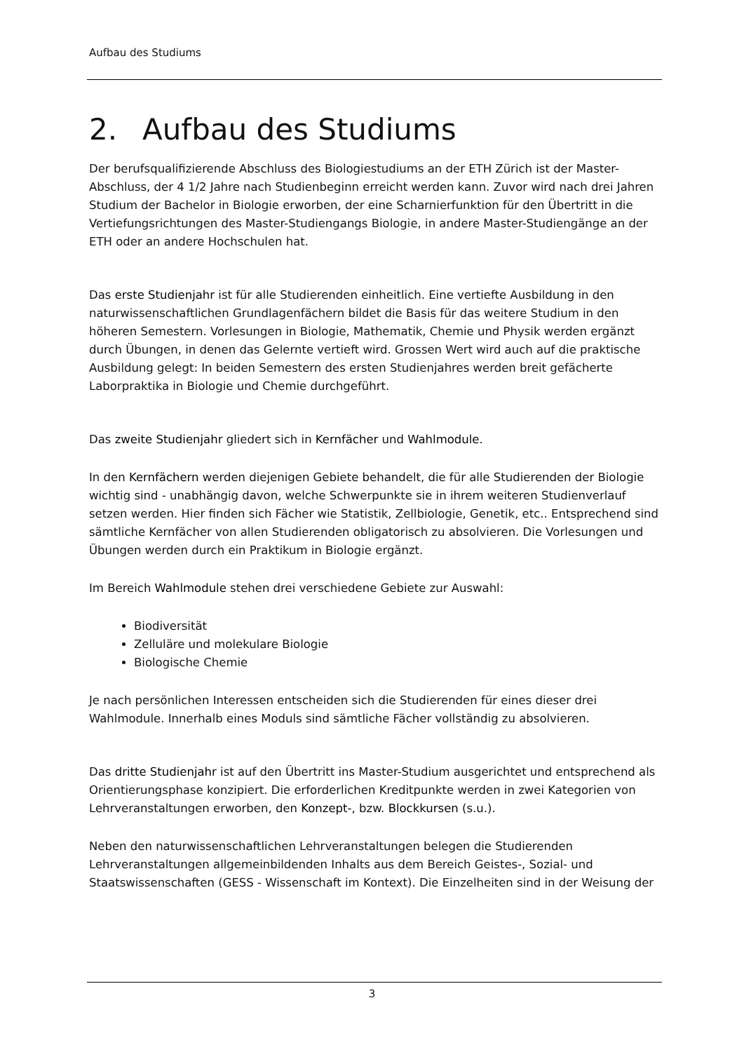Aufbau des Studiums
2. Aufbau des Studiums
Der berufsqualifizierende Abschluss des Biologiestudiums an der ETH Zürich ist der Master-Abschluss, der 4 1/2 Jahre nach Studienbeginn erreicht werden kann. Zuvor wird nach drei Jahren Studium der Bachelor in Biologie erworben, der eine Scharnierfunktion für den Übertritt in die Vertiefungsrichtungen des Master-Studiengangs Biologie, in andere Master-Studiengänge an der ETH oder an andere Hochschulen hat.
Das erste Studienjahr ist für alle Studierenden einheitlich. Eine vertiefte Ausbildung in den naturwissenschaftlichen Grundlagenfächern bildet die Basis für das weitere Studium in den höheren Semestern. Vorlesungen in Biologie, Mathematik, Chemie und Physik werden ergänzt durch Übungen, in denen das Gelernte vertieft wird. Grossen Wert wird auch auf die praktische Ausbildung gelegt: In beiden Semestern des ersten Studienjahres werden breit gefächerte Laborpraktika in Biologie und Chemie durchgeführt.
Das zweite Studienjahr gliedert sich in Kernfächer und Wahlmodule.
In den Kernfächern werden diejenigen Gebiete behandelt, die für alle Studierenden der Biologie wichtig sind - unabhängig davon, welche Schwerpunkte sie in ihrem weiteren Studienverlauf setzen werden. Hier finden sich Fächer wie Statistik, Zellbiologie, Genetik, etc.. Entsprechend sind sämtliche Kernfächer von allen Studierenden obligatorisch zu absolvieren. Die Vorlesungen und Übungen werden durch ein Praktikum in Biologie ergänzt.
Im Bereich Wahlmodule stehen drei verschiedene Gebiete zur Auswahl:
Biodiversität
Zelluläre und molekulare Biologie
Biologische Chemie
Je nach persönlichen Interessen entscheiden sich die Studierenden für eines dieser drei Wahlmodule. Innerhalb eines Moduls sind sämtliche Fächer vollständig zu absolvieren.
Das dritte Studienjahr ist auf den Übertritt ins Master-Studium ausgerichtet und entsprechend als Orientierungsphase konzipiert. Die erforderlichen Kreditpunkte werden in zwei Kategorien von Lehrveranstaltungen erworben, den Konzept-, bzw. Blockkursen (s.u.).
Neben den naturwissenschaftlichen Lehrveranstaltungen belegen die Studierenden Lehrveranstaltungen allgemeinbildenden Inhalts aus dem Bereich Geistes-, Sozial- und Staatswissenschaften (GESS - Wissenschaft im Kontext). Die Einzelheiten sind in der Weisung der
3